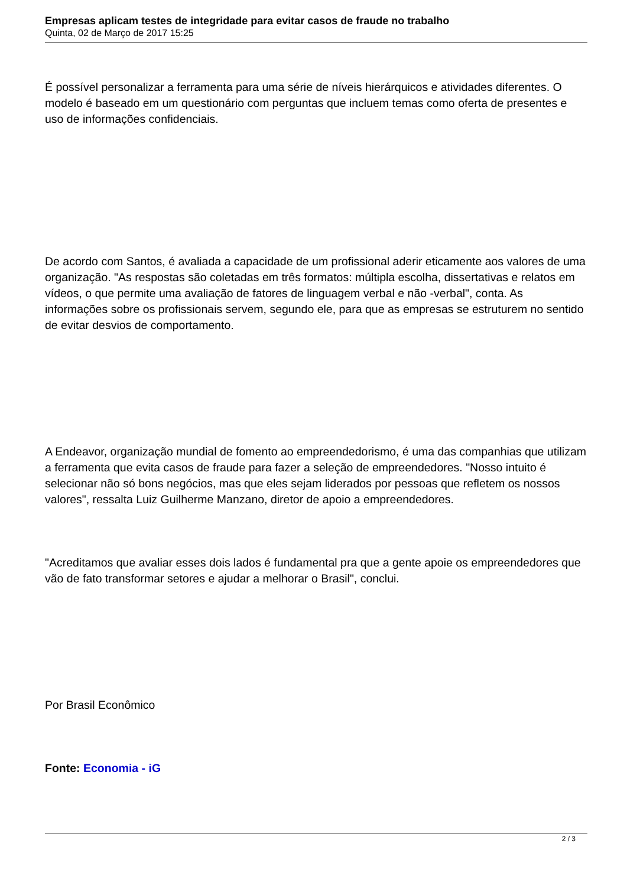Empresas aplicam testes de integridade para evitar casos de fraude no trabalho
Quinta, 02 de Março de 2017 15:25
É possível personalizar a ferramenta para uma série de níveis hierárquicos e atividades diferentes. O modelo é baseado em um questionário com perguntas que incluem temas como oferta de presentes e uso de informações confidenciais.
De acordo com Santos, é avaliada a capacidade de um profissional aderir eticamente aos valores de uma organização. "As respostas são coletadas em três formatos: múltipla escolha, dissertativas e relatos em vídeos, o que permite uma avaliação de fatores de linguagem verbal e não -verbal", conta. As informações sobre os profissionais servem, segundo ele, para que as empresas se estruturem no sentido de evitar desvios de comportamento.
A Endeavor, organização mundial de fomento ao empreendedorismo, é uma das companhias que utilizam a ferramenta que evita casos de fraude para fazer a seleção de empreendedores. "Nosso intuito é selecionar não só bons negócios, mas que eles sejam liderados por pessoas que refletem os nossos valores", ressalta Luiz Guilherme Manzano, diretor de apoio a empreendedores.
"Acreditamos que avaliar esses dois lados é fundamental pra que a gente apoie os empreendedores que vão de fato transformar setores e ajudar a melhorar o Brasil", conclui.
Por Brasil Econômico
Fonte: Economia - iG
2 / 3